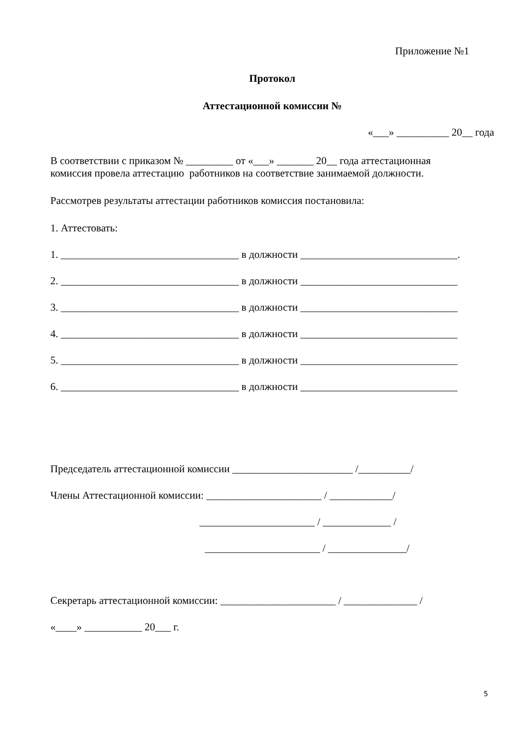Приложение №1
Протокол
Аттестационной комиссии №
«___» __________ 20__ года
В соответствии с приказом № _________ от «___» _______ 20__ года аттестационная
комиссия провела аттестацию работников на соответствие занимаемой должности.
Рассмотрев результаты аттестации работников комиссия постановила:
1. Аттестовать:
1. __________________________________ в должности ______________________________.
2. __________________________________ в должности ______________________________
3. __________________________________ в должности ______________________________
4. __________________________________ в должности ______________________________
5. __________________________________ в должности ______________________________
6. __________________________________ в должности ______________________________
Председатель аттестационной комиссии _______________________ /__________/
Члены Аттестационной комиссии: ______________________ / ____________/
______________________ / _____________ /
______________________ / _______________/
Секретарь аттестационной комиссии: ______________________ / ______________ /
«____» ___________ 20___ г.
5